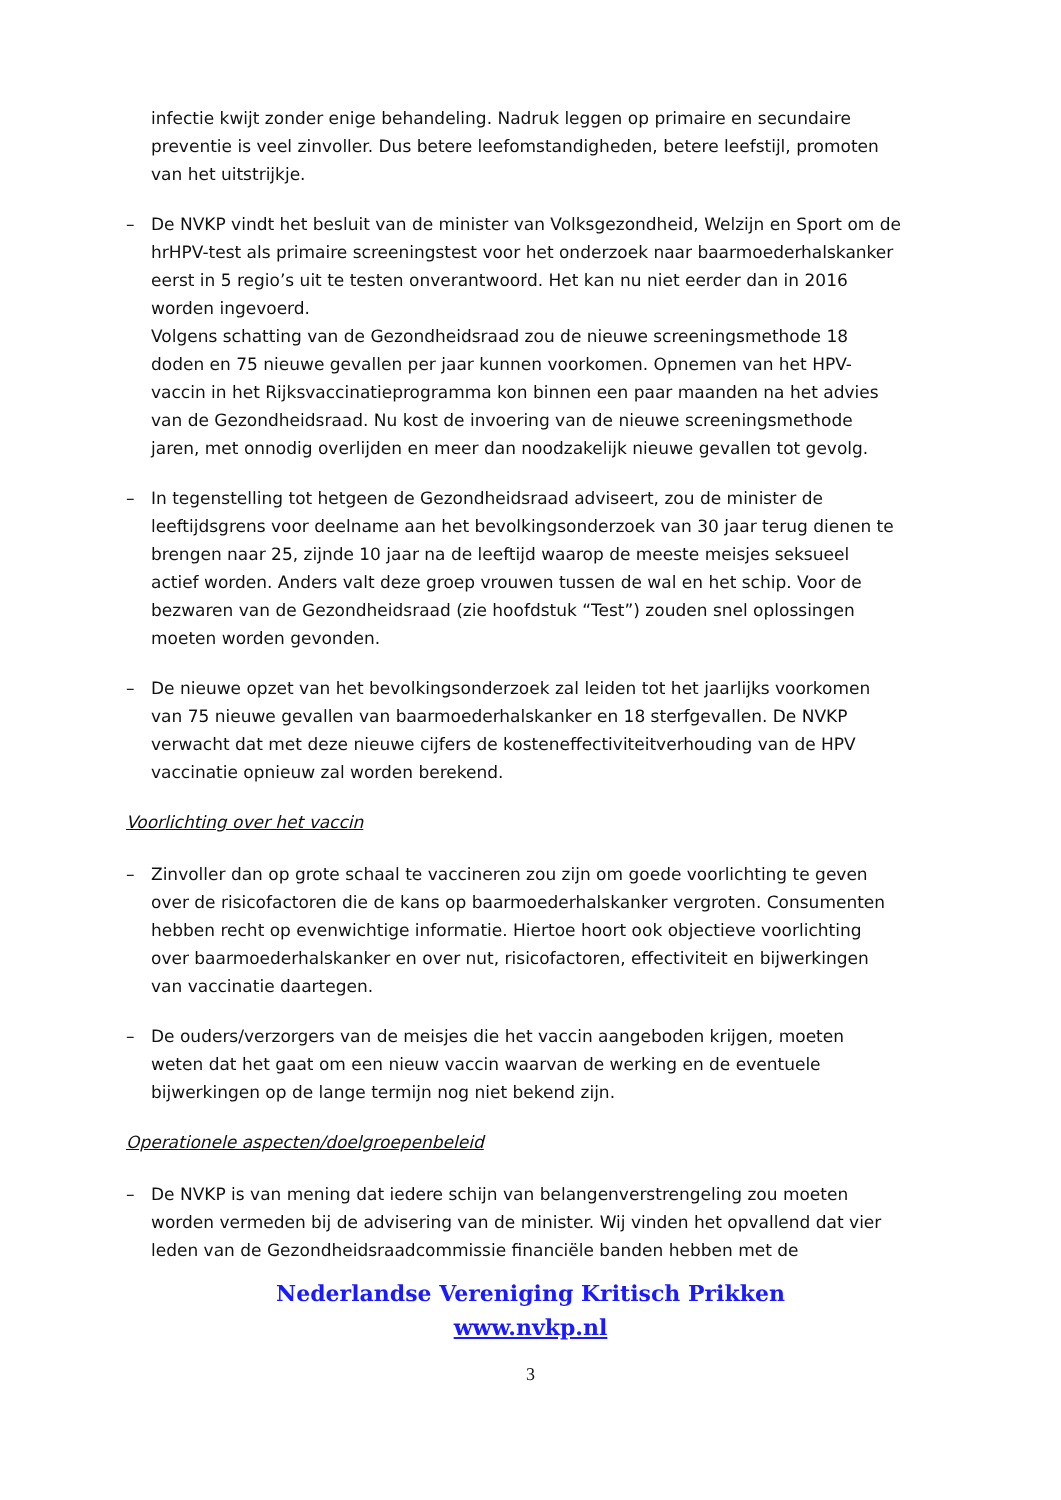infectie kwijt zonder enige behandeling. Nadruk leggen op primaire en secundaire preventie is veel zinvoller. Dus betere leefomstandigheden, betere leefstijl, promoten van het uitstrijkje.
– De NVKP vindt het besluit van de minister van Volksgezondheid, Welzijn en Sport om de hrHPV-test als primaire screeningstest voor het onderzoek naar baarmoederhalskanker eerst in 5 regio’s uit te testen onverantwoord. Het kan nu niet eerder dan in 2016 worden ingevoerd.
Volgens schatting van de Gezondheidsraad zou de nieuwe screeningsmethode 18 doden en 75 nieuwe gevallen per jaar kunnen voorkomen. Opnemen van het HPV-vaccin in het Rijksvaccinatieprogramma kon binnen een paar maanden na het advies van de Gezondheidsraad. Nu kost de invoering van de nieuwe screeningsmethode jaren, met onnodig overlijden en meer dan noodzakelijk nieuwe gevallen tot gevolg.
– In tegenstelling tot hetgeen de Gezondheidsraad adviseert, zou de minister de leeftijdsgrens voor deelname aan het bevolkingsonderzoek van 30 jaar terug dienen te brengen naar 25, zijnde 10 jaar na de leeftijd waarop de meeste meisjes seksueel actief worden. Anders valt deze groep vrouwen tussen de wal en het schip. Voor de bezwaren van de Gezondheidsraad (zie hoofdstuk “Test”) zouden snel oplossingen moeten worden gevonden.
– De nieuwe opzet van het bevolkingsonderzoek zal leiden tot het jaarlijks voorkomen van 75 nieuwe gevallen van baarmoederhalskanker en 18 sterfgevallen. De NVKP verwacht dat met deze nieuwe cijfers de kosteneffectiviteitverhouding van de HPV vaccinatie opnieuw zal worden berekend.
Voorlichting over het vaccin
– Zinvoller dan op grote schaal te vaccineren zou zijn om goede voorlichting te geven over de risicofactoren die de kans op baarmoederhalskanker vergroten. Consumenten hebben recht op evenwichtige informatie. Hiertoe hoort ook objectieve voorlichting over baarmoederhalskanker en over nut, risicofactoren, effectiviteit en bijwerkingen van vaccinatie daartegen.
– De ouders/verzorgers van de meisjes die het vaccin aangeboden krijgen, moeten weten dat het gaat om een nieuw vaccin waarvan de werking en de eventuele bijwerkingen op de lange termijn nog niet bekend zijn.
Operationele aspecten/doelgroepenbeleid
– De NVKP is van mening dat iedere schijn van belangenverstrengeling zou moeten worden vermeden bij de advisering van de minister. Wij vinden het opvallend dat vier leden van de Gezondheidsraadcommissie financiële banden hebben met de
Nederlandse Vereniging Kritisch Prikken
www.nvkp.nl
3